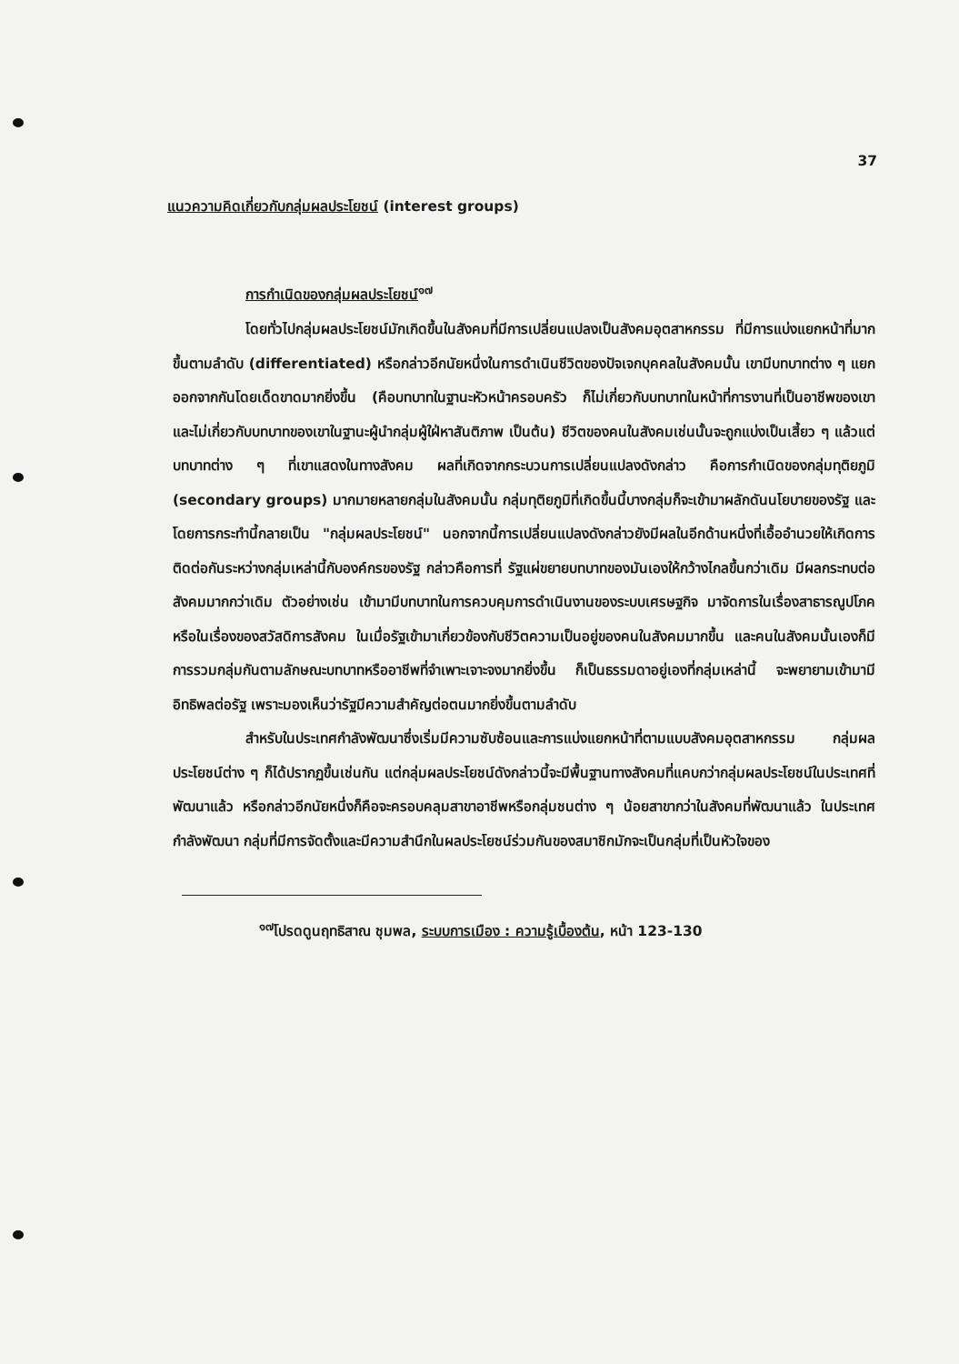37
แนวความคิดเกี่ยวกับกลุ่มผลประโยชน์ (interest groups)
การกำเนิดของกลุ่มผลประโยชน์<sup>๑๗</sup>
โดยทั่วไปกลุ่มผลประโยชน์มักเกิดขึ้นในสังคมที่มีการเปลี่ยนแปลงเป็นสังคมอุตสาหกรรม ที่มีการแบ่งแยกหน้าที่มากขึ้นตามลำดับ (differentiated) หรือกล่าวอีกนัยหนึ่งในการดำเนินชีวิตของปัจเจกบุคคลในสังคมนั้น เขามีบทบาทต่าง ๆ แยกออกจากกันโดยเด็ดขาดมากยิ่งขึ้น (คือบทบาทในฐานะหัวหน้าครอบครัว ก็ไม่เกี่ยวกับบทบาทในหน้าที่การงานที่เป็นอาชีพของเขา และไม่เกี่ยวกับบทบาทของเขาในฐานะผู้นำกลุ่มผู้ใฝ่หาสันติภาพ เป็นต้น) ชีวิตของคนในสังคมเช่นนั้นจะถูกแบ่งเป็นเสี้ยว ๆ แล้วแต่บทบาทต่าง ๆ ที่เขาแสดงในทางสังคม ผลที่เกิดจากกระบวนการเปลี่ยนแปลงดังกล่าว คือการกำเนิดของกลุ่มทุติยภูมิ (secondary groups) มากมายหลายกลุ่มในสังคมนั้น กลุ่มทุติยภูมิที่เกิดขึ้นนี้บางกลุ่มก็จะเข้ามาผลักดันนโยบายของรัฐ และโดยการกระทำนี้กลายเป็น "กลุ่มผลประโยชน์" นอกจากนี้การเปลี่ยนแปลงดังกล่าวยังมีผลในอีกด้านหนึ่งที่เอื้ออำนวยให้เกิดการติดต่อกันระหว่างกลุ่มเหล่านี้กับองค์กรของรัฐ กล่าวคือการที่ รัฐแผ่ขยายบทบาทของมันเองให้กว้างไกลขึ้นกว่าเดิม มีผลกระทบต่อสังคมมากกว่าเดิม ตัวอย่างเช่น เข้ามามีบทบาทในการควบคุมการดำเนินงานของระบบเศรษฐกิจ มาจัดการในเรื่องสาธารณูปโภคหรือในเรื่องของสวัสดิการสังคม ในเมื่อรัฐเข้ามาเกี่ยวข้องกับชีวิตความเป็นอยู่ของคนในสังคมมากขึ้น และคนในสังคมนั้นเองก็มีการรวมกลุ่มกันตามลักษณะบทบาทหรืออาชีพที่จำเพาะเจาะจงมากยิ่งขึ้น ก็เป็นธรรมดาอยู่เองที่กลุ่มเหล่านี้ จะพยายามเข้ามามีอิทธิพลต่อรัฐ เพราะมองเห็นว่ารัฐมีความสำคัญต่อตนมากยิ่งขึ้นตามลำดับ
สำหรับในประเทศกำลังพัฒนาซึ่งเริ่มมีความซับซ้อนและการแบ่งแยกหน้าที่ตามแบบสังคมอุตสาหกรรม กลุ่มผลประโยชน์ต่าง ๆ ก็ได้ปรากฏขึ้นเช่นกัน แต่กลุ่มผลประโยชน์ดังกล่าวนี้จะมีพื้นฐานทางสังคมที่แคบกว่ากลุ่มผลประโยชน์ในประเทศที่พัฒนาแล้ว หรือกล่าวอีกนัยหนึ่งก็คือจะครอบคลุมสาขาอาชีพหรือกลุ่มชนต่าง ๆ น้อยสาขากว่าในสังคมที่พัฒนาแล้ว ในประเทศกำลังพัฒนา กลุ่มที่มีการจัดตั้งและมีความสำนึกในผลประโยชน์ร่วมกันของสมาชิกมักจะเป็นกลุ่มที่เป็นหัวใจของ
<sup>๑๗</sup> โปรดดูนฤทธิสาณ ชุมพล, ระบบการเมือง : ความรู้เบื้องต้น, หน้า 123-130